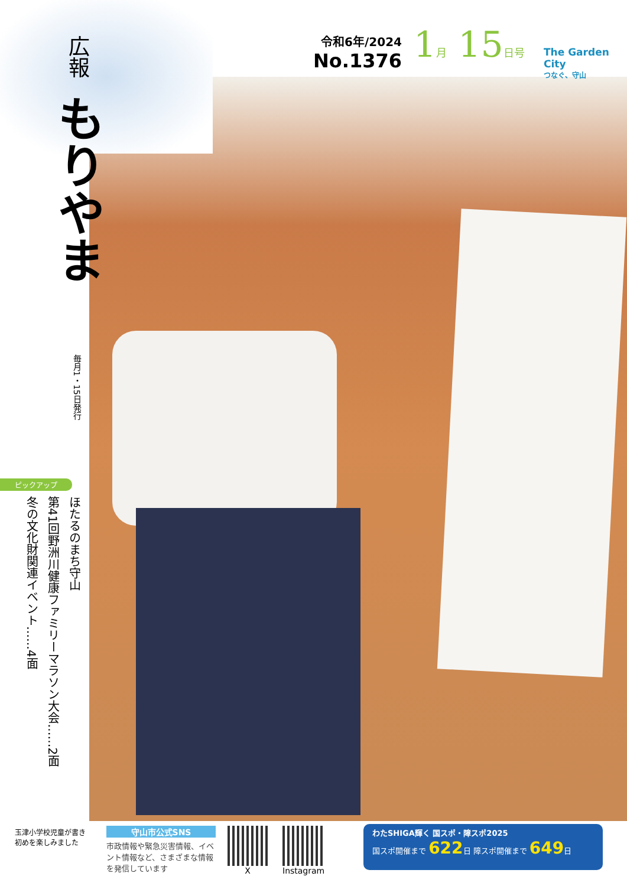令和6年/2024
No.1376
1月 15日号 The Garden City
つなぐ、守山
広報 もりやま
毎月1・15日発行
ピックアップ
ほたるのまち守山
第41回野洲川健康ファミリーマラソン大会……2面
冬の文化財関連イベント……4面
玉津小学校児童が書き初めを楽しみました
守山市公式SNS
市政情報や緊急災害情報、イベント情報など、さまざまな情報を発信しています
X
Instagram
わたSHIGA輝く 国スポ・障スポ2025
国スポ開催まで 622日 障スポ開催まで 649日